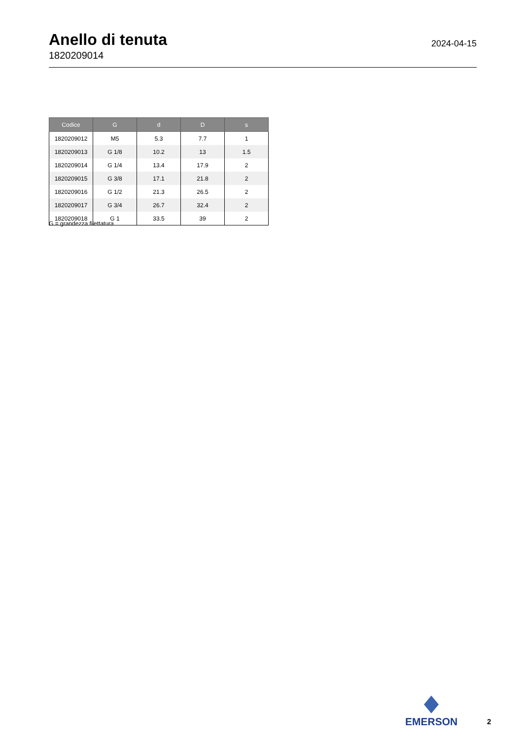Anello di tenuta
1820209014
2024-04-15
| Codice | G | d | D | s |
| --- | --- | --- | --- | --- |
| 1820209012 | M5 | 5.3 | 7.7 | 1 |
| 1820209013 | G 1/8 | 10.2 | 13 | 1.5 |
| 1820209014 | G 1/4 | 13.4 | 17.9 | 2 |
| 1820209015 | G 3/8 | 17.1 | 21.8 | 2 |
| 1820209016 | G 1/2 | 21.3 | 26.5 | 2 |
| 1820209017 | G 3/4 | 26.7 | 32.4 | 2 |
| 1820209018 | G 1 | 33.5 | 39 | 2 |
G = grandezza filettatura
EMERSON
2